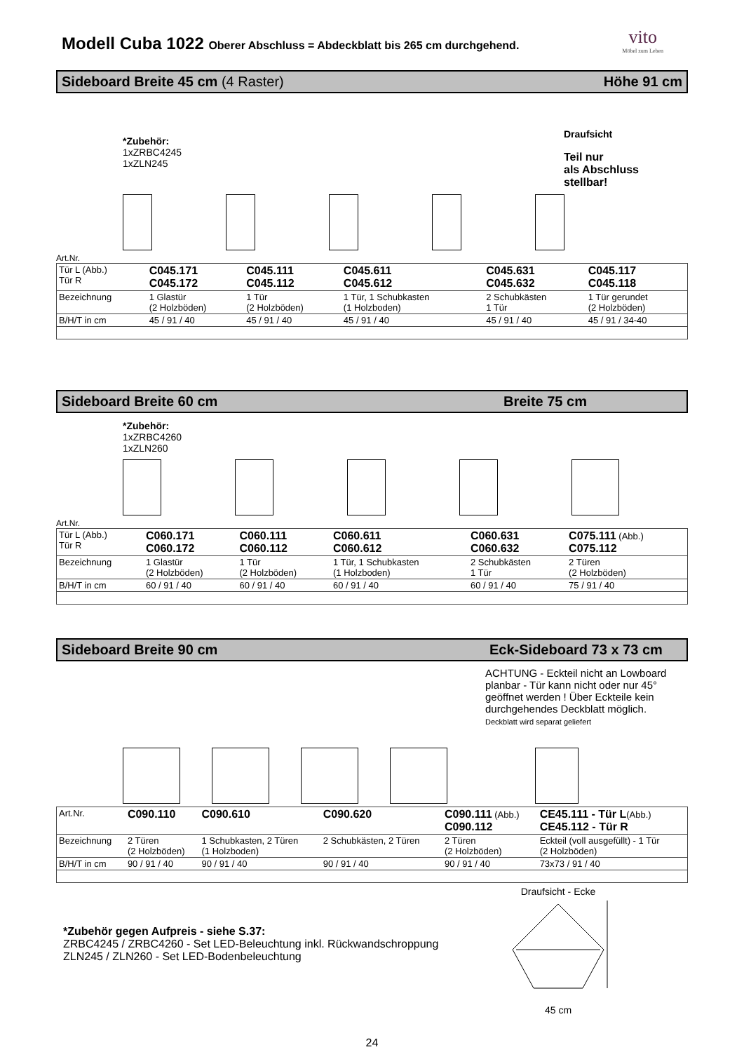vito
Möbel zum Leben
Modell Cuba 1022 Oberer Abschluss = Abdeckblatt bis 265 cm durchgehend.
Sideboard Breite 45 cm (4 Raster) Höhe 91 cm
*Zubehör:
1xZRBC4245
1xZLN245
Draufsicht
Teil nur
als Abschluss
stellbar!
Art.Nr.
| Tür L (Abb.) Tür R | C045.171 C045.172 | C045.111 C045.112 | C045.611 C045.612 | C045.631 C045.632 | C045.117 C045.118 |
| Bezeichnung | 1 Glastür (2 Holzböden) | 1 Tür (2 Holzböden) | 1 Tür, 1 Schubkasten (1 Holzboden) | 2 Schubkästen 1 Tür | 1 Tür gerundet (2 Holzböden) |
| B/H/T in cm | 45 / 91 / 40 | 45 / 91 / 40 | 45 / 91 / 40 | 45 / 91 / 40 | 45 / 91 / 34-40 |
Sideboard Breite 60 cm Breite 75 cm
*Zubehör:
1xZRBC4260
1xZLN260
Art.Nr.
| Tür L (Abb.) Tür R | C060.171 C060.172 | C060.111 C060.112 | C060.611 C060.612 | C060.631 C060.632 | C075.111 (Abb.) C075.112 |
| Bezeichnung | 1 Glastür (2 Holzböden) | 1 Tür (2 Holzböden) | 1 Tür, 1 Schubkasten (1 Holzboden) | 2 Schubkästen 1 Tür | 2 Türen (2 Holzböden) |
| B/H/T in cm | 60 / 91 / 40 | 60 / 91 / 40 | 60 / 91 / 40 | 60 / 91 / 40 | 75 / 91 / 40 |
Sideboard Breite 90 cm Eck-Sideboard 73 x 73 cm
ACHTUNG - Eckteil nicht an Lowboard planbar - Tür kann nicht oder nur 45° geöffnet werden ! Über Eckteile kein durchgehendes Deckblatt möglich.
Deckblatt wird separat geliefert
| Art.Nr. | C090.110 | C090.610 | C090.620 | C090.111 (Abb.) C090.112 | CE45.111 - Tür L (Abb.) CE45.112 - Tür R |
| Bezeichnung | 2 Türen (2 Holzböden) | 1 Schubkasten, 2 Türen (1 Holzboden) | 2 Schubkästen, 2 Türen | 2 Türen (2 Holzböden) | Eckteil (voll ausgefüllt) - 1 Tür (2 Holzböden) |
| B/H/T in cm | 90 / 91 / 40 | 90 / 91 / 40 | 90 / 91 / 40 | 90 / 91 / 40 | 73x73 / 91 / 40 |
*Zubehör gegen Aufpreis - siehe S.37:
ZRBC4245 / ZRBC4260 - Set LED-Beleuchtung inkl. Rückwandschroppung
ZLN245 / ZLN260 - Set LED-Bodenbeleuchtung
Draufsicht - Ecke
45 cm
24